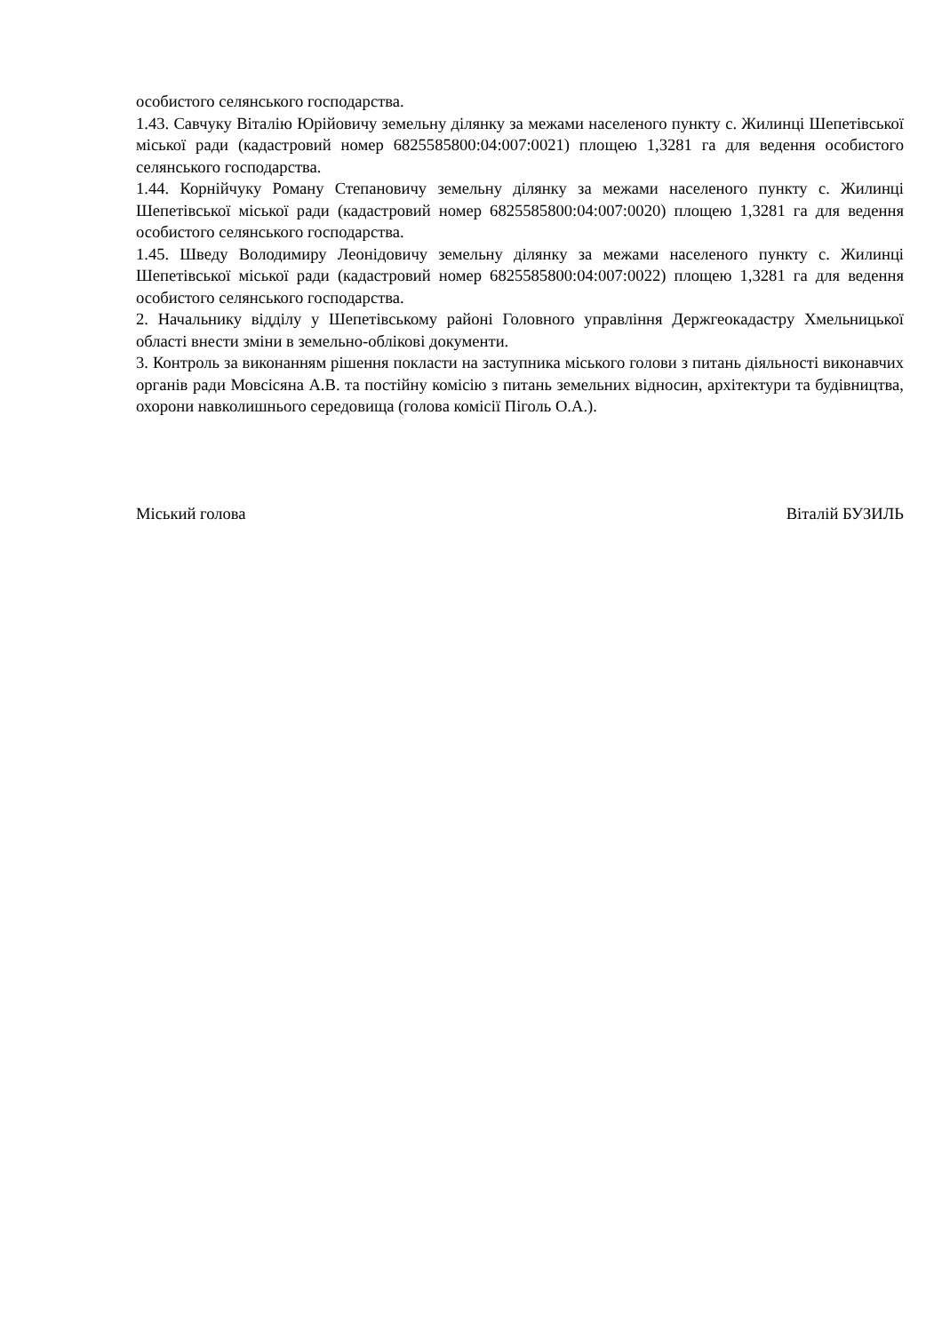особистого селянського господарства.
1.43. Савчуку Віталію Юрійовичу земельну ділянку за межами населеного пункту с. Жилинці Шепетівської міської ради (кадастровий номер 6825585800:04:007:0021) площею 1,3281 га для ведення особистого селянського господарства.
1.44. Корнійчуку Роману Степановичу земельну ділянку за межами населеного пункту с. Жилинці Шепетівської міської ради (кадастровий номер 6825585800:04:007:0020) площею 1,3281 га для ведення особистого селянського господарства.
1.45. Шведу Володимиру Леонідовичу земельну ділянку за межами населеного пункту с. Жилинці Шепетівської міської ради (кадастровий номер 6825585800:04:007:0022) площею 1,3281 га для ведення особистого селянського господарства.
2. Начальнику відділу у Шепетівському районі Головного управління Держгеокадастру Хмельницької області внести зміни в земельно-облікові документи.
3. Контроль за виконанням рішення покласти на заступника міського голови з питань діяльності виконавчих органів ради Мовсісяна А.В. та постійну комісію з питань земельних відносин, архітектури та будівництва, охорони навколишнього середовища (голова комісії Піголь О.А.).
Міський голова Віталій БУЗИЛЬ